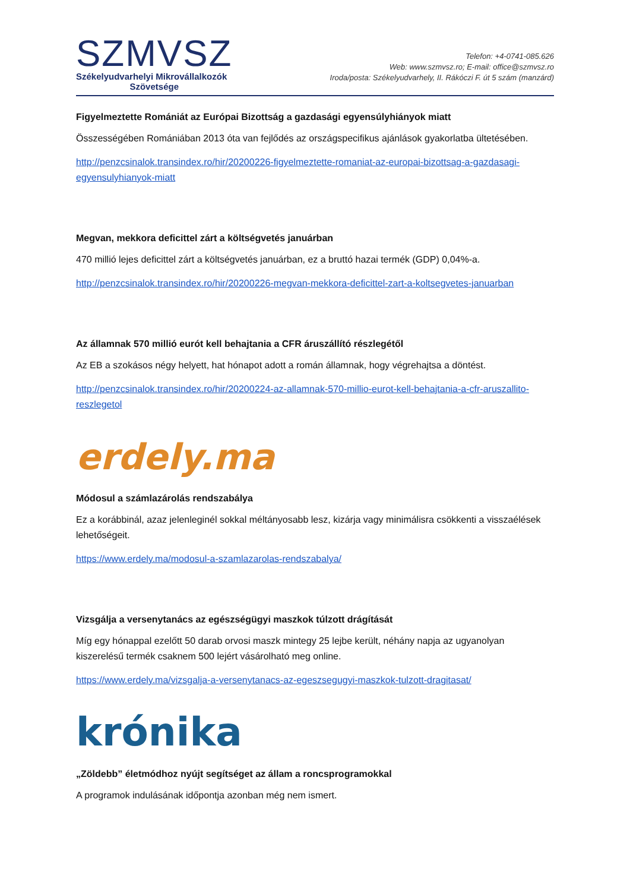SZMVSZ
Székelyudvarhelyi Mikrovállalkozók
Szövetsége
Telefon: +4-0741-085.626
Web: www.szmvsz.ro; E-mail: office@szmvsz.ro
Iroda/posta: Székelyudvarhely, II. Rákóczi F. út 5 szám (manzárd)
Figyelmeztette Romániát az Európai Bizottság a gazdasági egyensúlyhiányok miatt
Összességében Romániában 2013 óta van fejlődés az országspecifikus ajánlások gyakorlatba ültetésében.
http://penzcsinalok.transindex.ro/hir/20200226-figyelmeztette-romaniat-az-europai-bizottsag-a-gazdasagi-egyensulyhianyok-miatt
Megvan, mekkora deficittel zárt a költségvetés januárban
470 millió lejes deficittel zárt a költségvetés januárban, ez a bruttó hazai termék (GDP) 0,04%-a.
http://penzcsinalok.transindex.ro/hir/20200226-megvan-mekkora-deficittel-zart-a-koltsegvetes-januarban
Az államnak 570 millió eurót kell behajtania a CFR áruszállító részlegétől
Az EB a szokásos négy helyett, hat hónapot adott a román államnak, hogy végrehajtsa a döntést.
http://penzcsinalok.transindex.ro/hir/20200224-az-allamnak-570-millio-eurot-kell-behajtania-a-cfr-aruszallito-reszlegetol
erdely.ma
Módosul a számlazárolás rendszabálya
Ez a korábbinál, azaz jelenleginél sokkal méltányosabb lesz, kizárja vagy minimálisra csökkenti a visszaélések lehetőségeit.
https://www.erdely.ma/modosul-a-szamlazarolas-rendszabalya/
Vizsgálja a versenytanács az egészségügyi maszkok túlzott drágítását
Míg egy hónappal ezelőtt 50 darab orvosi maszk mintegy 25 lejbe került, néhány napja az ugyanolyan kiszerelésű termék csaknem 500 lejért vásárolható meg online.
https://www.erdely.ma/vizsgalja-a-versenytanacs-az-egeszsegugyi-maszkok-tulzott-dragitasat/
krónika
„Zöldebb” életmódhoz nyújt segítséget az állam a roncsprogramokkal
A programok indulásának időpontja azonban még nem ismert.